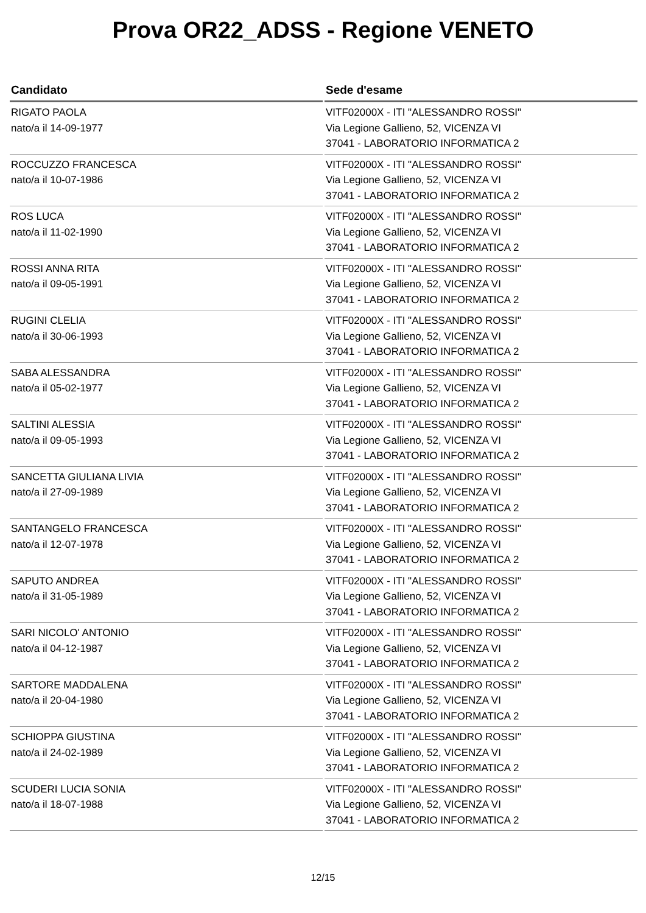Prova OR22_ADSS - Regione VENETO
| Candidato | Sede d'esame |
| --- | --- |
| RIGATO PAOLA nato/a il 14-09-1977 | VITF02000X - ITI "ALESSANDRO ROSSI" Via Legione Gallieno, 52, VICENZA VI 37041 - LABORATORIO INFORMATICA 2 |
| ROCCUZZO FRANCESCA nato/a il 10-07-1986 | VITF02000X - ITI "ALESSANDRO ROSSI" Via Legione Gallieno, 52, VICENZA VI 37041 - LABORATORIO INFORMATICA 2 |
| ROS LUCA nato/a il 11-02-1990 | VITF02000X - ITI "ALESSANDRO ROSSI" Via Legione Gallieno, 52, VICENZA VI 37041 - LABORATORIO INFORMATICA 2 |
| ROSSI ANNA RITA nato/a il 09-05-1991 | VITF02000X - ITI "ALESSANDRO ROSSI" Via Legione Gallieno, 52, VICENZA VI 37041 - LABORATORIO INFORMATICA 2 |
| RUGINI CLELIA nato/a il 30-06-1993 | VITF02000X - ITI "ALESSANDRO ROSSI" Via Legione Gallieno, 52, VICENZA VI 37041 - LABORATORIO INFORMATICA 2 |
| SABA ALESSANDRA nato/a il 05-02-1977 | VITF02000X - ITI "ALESSANDRO ROSSI" Via Legione Gallieno, 52, VICENZA VI 37041 - LABORATORIO INFORMATICA 2 |
| SALTINI ALESSIA nato/a il 09-05-1993 | VITF02000X - ITI "ALESSANDRO ROSSI" Via Legione Gallieno, 52, VICENZA VI 37041 - LABORATORIO INFORMATICA 2 |
| SANCETTA GIULIANA LIVIA nato/a il 27-09-1989 | VITF02000X - ITI "ALESSANDRO ROSSI" Via Legione Gallieno, 52, VICENZA VI 37041 - LABORATORIO INFORMATICA 2 |
| SANTANGELO FRANCESCA nato/a il 12-07-1978 | VITF02000X - ITI "ALESSANDRO ROSSI" Via Legione Gallieno, 52, VICENZA VI 37041 - LABORATORIO INFORMATICA 2 |
| SAPUTO ANDREA nato/a il 31-05-1989 | VITF02000X - ITI "ALESSANDRO ROSSI" Via Legione Gallieno, 52, VICENZA VI 37041 - LABORATORIO INFORMATICA 2 |
| SARI NICOLO' ANTONIO nato/a il 04-12-1987 | VITF02000X - ITI "ALESSANDRO ROSSI" Via Legione Gallieno, 52, VICENZA VI 37041 - LABORATORIO INFORMATICA 2 |
| SARTORE MADDALENA nato/a il 20-04-1980 | VITF02000X - ITI "ALESSANDRO ROSSI" Via Legione Gallieno, 52, VICENZA VI 37041 - LABORATORIO INFORMATICA 2 |
| SCHIOPPA GIUSTINA nato/a il 24-02-1989 | VITF02000X - ITI "ALESSANDRO ROSSI" Via Legione Gallieno, 52, VICENZA VI 37041 - LABORATORIO INFORMATICA 2 |
| SCUDERI LUCIA SONIA nato/a il 18-07-1988 | VITF02000X - ITI "ALESSANDRO ROSSI" Via Legione Gallieno, 52, VICENZA VI 37041 - LABORATORIO INFORMATICA 2 |
12/15